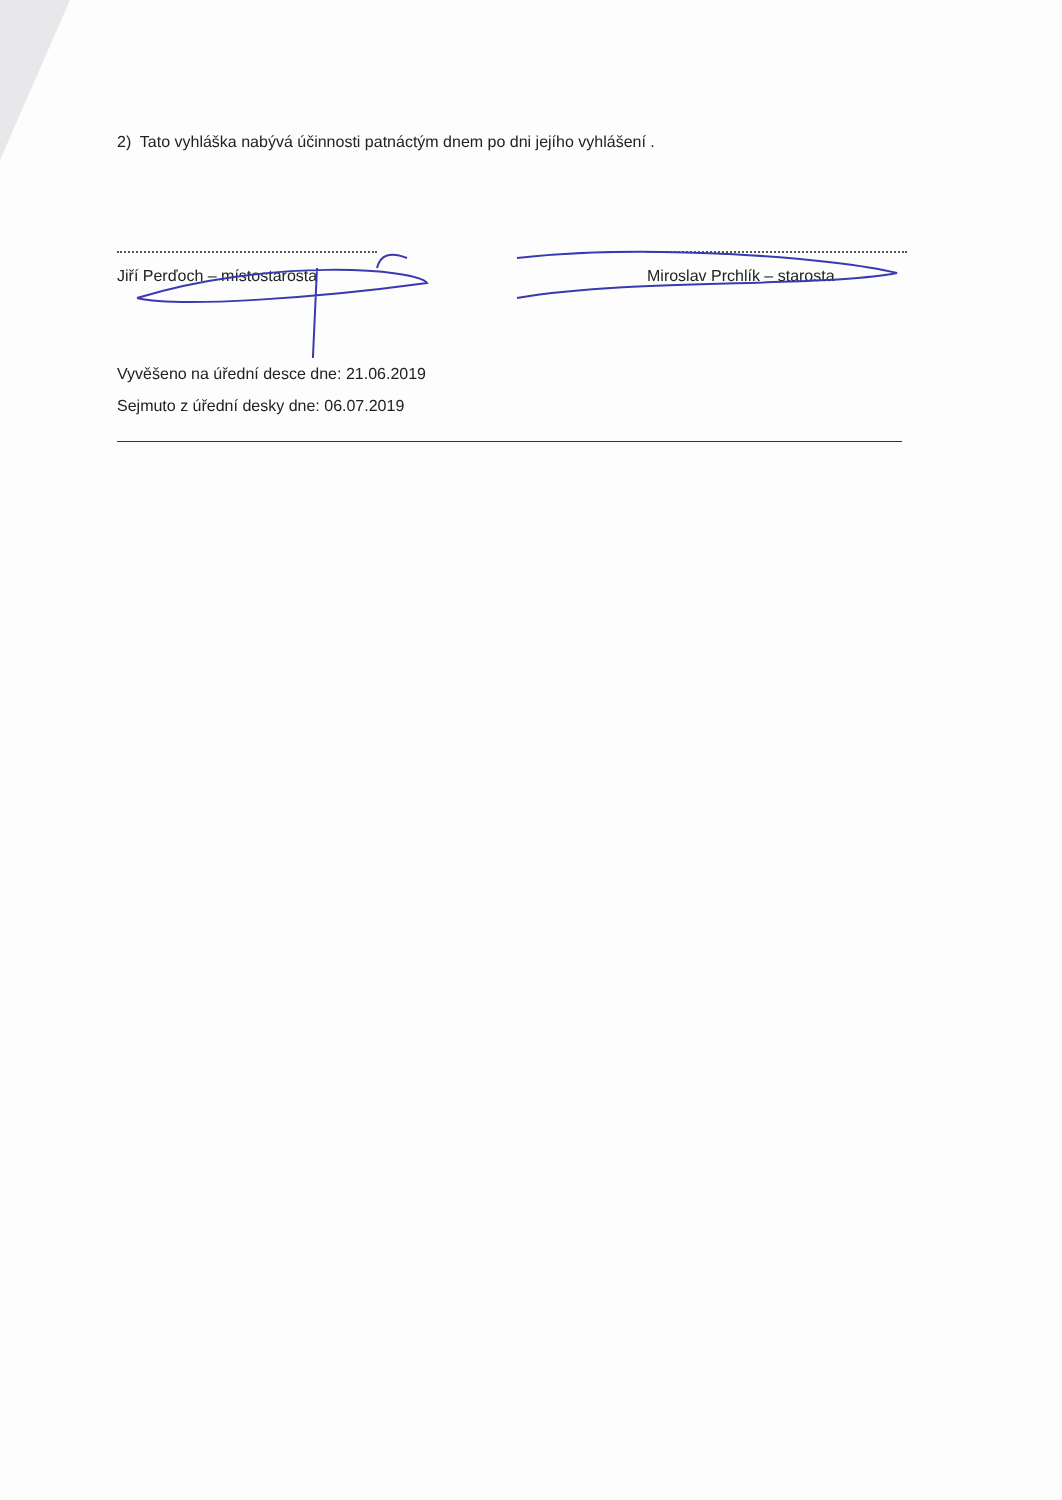2) Tato vyhláška nabývá účinnosti patnáctým dnem po dni jejího vyhlášení .
Jiří Perďoch – místostarosta
Miroslav Prchlík – starosta
Vyvěšeno na úřední desce dne: 21.06.2019
Sejmuto z úřední desky dne: 06.07.2019